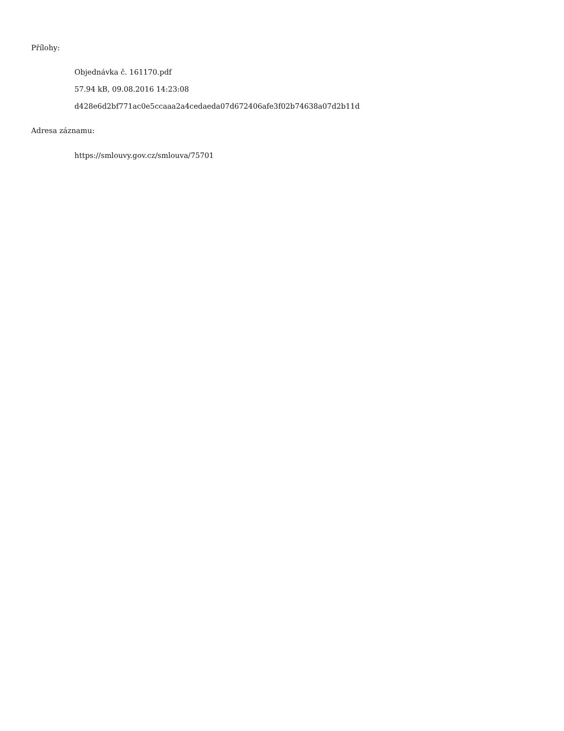Přílohy:
Objednávka č. 161170.pdf
57.94 kB, 09.08.2016 14:23:08
d428e6d2bf771ac0e5ccaaa2a4cedaeda07d672406afe3f02b74638a07d2b11d
Adresa záznamu:
https://smlouvy.gov.cz/smlouva/75701